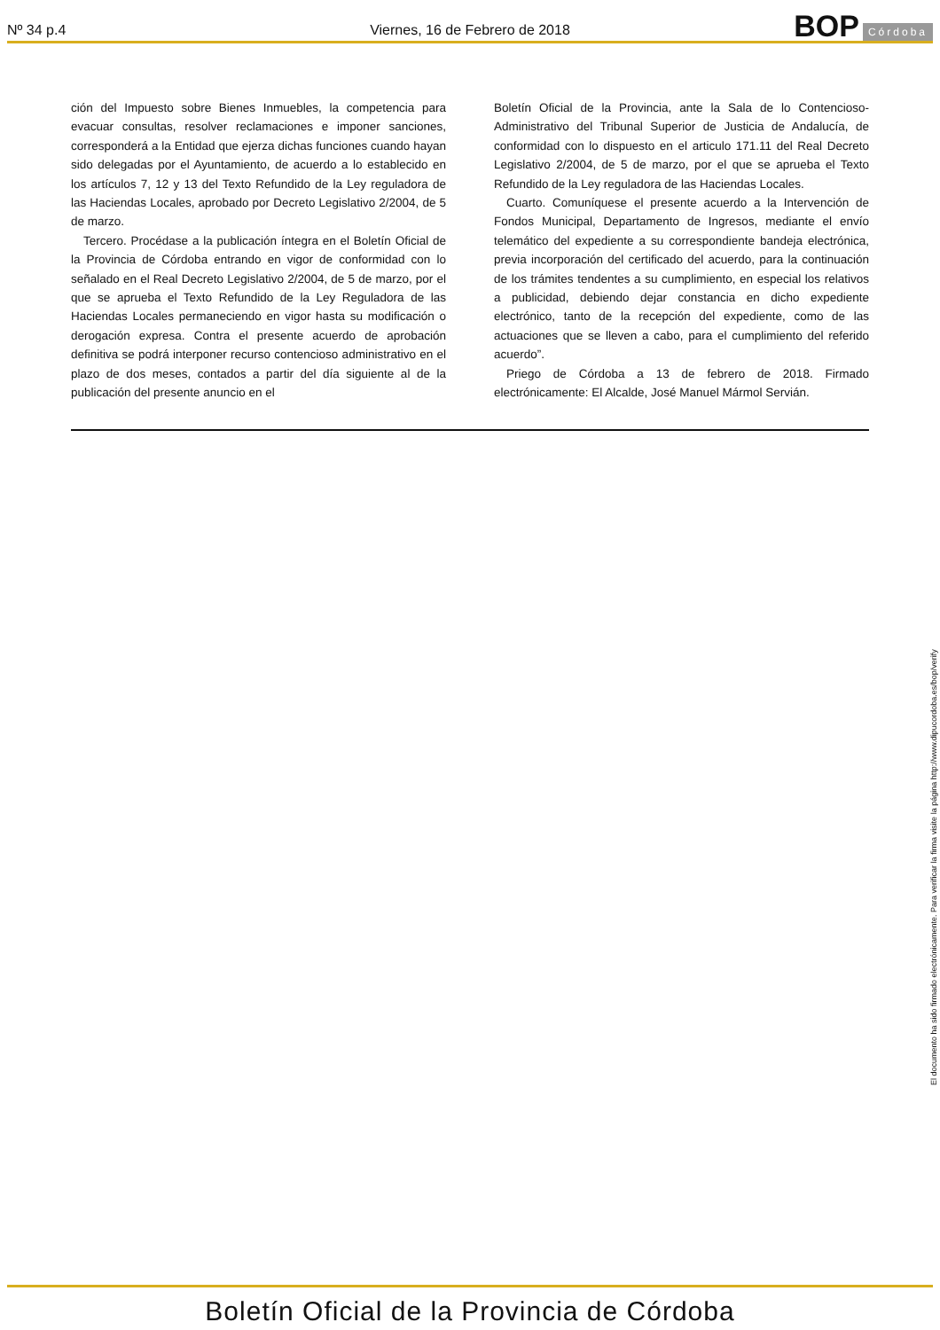Nº 34 p.4 Viernes, 16 de Febrero de 2018 BOP Córdoba
ción del Impuesto sobre Bienes Inmuebles, la competencia para evacuar consultas, resolver reclamaciones e imponer sanciones, corresponderá a la Entidad que ejerza dichas funciones cuando hayan sido delegadas por el Ayuntamiento, de acuerdo a lo establecido en los artículos 7, 12 y 13 del Texto Refundido de la Ley reguladora de las Haciendas Locales, aprobado por Decreto Legislativo 2/2004, de 5 de marzo.
Tercero. Procédase a la publicación íntegra en el Boletín Oficial de la Provincia de Córdoba entrando en vigor de conformidad con lo señalado en el Real Decreto Legislativo 2/2004, de 5 de marzo, por el que se aprueba el Texto Refundido de la Ley Reguladora de las Haciendas Locales permaneciendo en vigor hasta su modificación o derogación expresa. Contra el presente acuerdo de aprobación definitiva se podrá interponer recurso contencioso administrativo en el plazo de dos meses, contados a partir del día siguiente al de la publicación del presente anuncio en el
Boletín Oficial de la Provincia, ante la Sala de lo Contencioso-Administrativo del Tribunal Superior de Justicia de Andalucía, de conformidad con lo dispuesto en el articulo 171.11 del Real Decreto Legislativo 2/2004, de 5 de marzo, por el que se aprueba el Texto Refundido de la Ley reguladora de las Haciendas Locales.
Cuarto. Comuníquese el presente acuerdo a la Intervención de Fondos Municipal, Departamento de Ingresos, mediante el envío telemático del expediente a su correspondiente bandeja electrónica, previa incorporación del certificado del acuerdo, para la continuación de los trámites tendentes a su cumplimiento, en especial los relativos a publicidad, debiendo dejar constancia en dicho expediente electrónico, tanto de la recepción del expediente, como de las actuaciones que se lleven a cabo, para el cumplimiento del referido acuerdo”.
Priego de Córdoba a 13 de febrero de 2018. Firmado electrónicamente: El Alcalde, José Manuel Mármol Servián.
El documento ha sido firmado electrónicamente. Para verificar la firma visite la página http://www.dipucordoba.es/bop/verify
Boletín Oficial de la Provincia de Córdoba